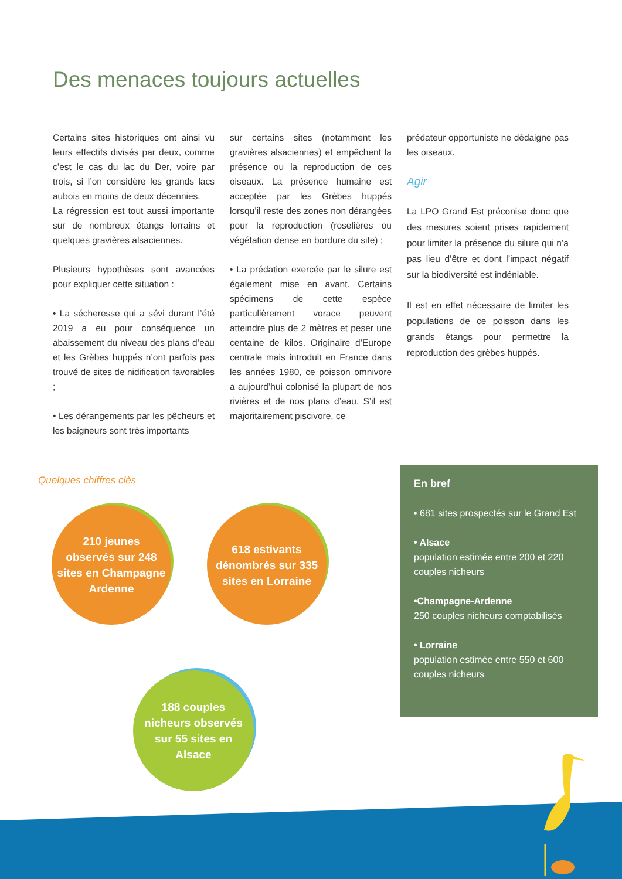Des menaces toujours actuelles
Certains sites historiques ont ainsi vu leurs effectifs divisés par deux, comme c’est le cas du lac du Der, voire par trois, si l’on considère les grands lacs aubois en moins de deux décennies.
La régression est tout aussi importante sur de nombreux étangs lorrains et quelques gravières alsaciennes.
Plusieurs hypothèses sont avancées pour expliquer cette situation :
• La sécheresse qui a sévi durant l’été 2019 a eu pour conséquence un abaissement du niveau des plans d’eau et les Grèbes huppés n’ont parfois pas trouvé de sites de nidification favorables ;
• Les dérangements par les pêcheurs et les baigneurs sont très importants
sur certains sites (notamment les gravières alsaciennes) et empêchent la présence ou la reproduction de ces oiseaux. La présence humaine est acceptée par les Grèbes huppés lorsqu’il reste des zones non dérangées pour la reproduction (roselières ou végétation dense en bordure du site) ;
• La prédation exercée par le silure est également mise en avant. Certains spécimens de cette espèce particulièrement vorace peuvent atteindre plus de 2 mètres et peser une centaine de kilos. Originaire d’Europe centrale mais introduit en France dans les années 1980, ce poisson omnivore a aujourd’hui colonisé la plupart de nos rivières et de nos plans d’eau. S’il est majoritairement piscivore, ce
prédateur opportuniste ne dédaigne pas les oiseaux.
Agir
La LPO Grand Est préconise donc que des mesures soient prises rapidement pour limiter la présence du silure qui n’a pas lieu d’être et dont l’impact négatif sur la biodiversité est indéniable.
Il est en effet nécessaire de limiter les populations de ce poisson dans les grands étangs pour permettre la reproduction des grèbes huppés.
Quelques chiffres clès
210 jeunes
observés sur 248
sites en Champagne
Ardenne
618 estivants
dénombrés sur 335
sites en Lorraine
188 couples
nicheurs observés
sur 55 sites en
Alsace
En bref
• 681 sites prospectés sur le Grand Est
• Alsace
population estimée entre 200 et 220 couples nicheurs
•Champagne-Ardenne
250 couples nicheurs comptabilisés
• Lorraine
population estimée entre 550 et 600 couples nicheurs